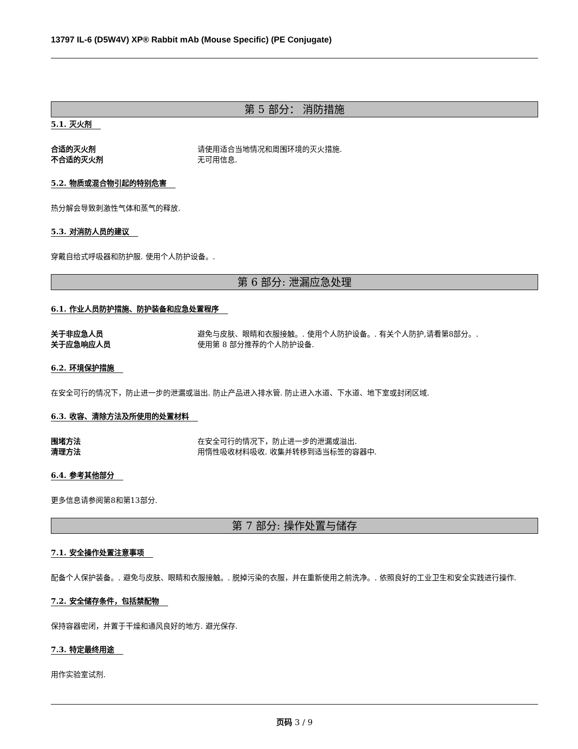13797 IL-6 (D5W4V) XP® Rabbit mAb (Mouse Specific) (PE Conjugate)
第 5 部分： 消防措施
5.1. 灭火剂
合适的灭火剂 请使用适合当地情况和周围环境的灭火措施.
不合适的灭火剂 无可用信息.
5.2. 物质或混合物引起的特别危害
热分解会导致刺激性气体和蒸气的释放.
5.3. 对消防人员的建议
穿戴自给式呼吸器和防护服. 使用个人防护设备。.
第 6 部分: 泄漏应急处理
6.1. 作业人员防护措施、防护装备和应急处置程序
关于非应急人员 避免与皮肤、眼睛和衣服接触。. 使用个人防护设备。. 有关个人防护,请看第8部分。.
关于应急响应人员 使用第 8 部分推荐的个人防护设备.
6.2. 环境保护措施
在安全可行的情况下，防止进一步的泄漏或溢出. 防止产品进入排水管. 防止进入水道、下水道、地下室或封闭区域.
6.3. 收容、清除方法及所使用的处置材料
围堵方法 在安全可行的情况下，防止进一步的泄漏或溢出.
清理方法 用惰性吸收材料吸收. 收集并转移到适当标签的容器中.
6.4. 参考其他部分
更多信息请参阅第8和第13部分.
第 7 部分: 操作处置与储存
7.1. 安全操作处置注意事项
配备个人保护装备。. 避免与皮肤、眼睛和衣服接触。. 脱掉污染的衣服，并在重新使用之前洗净。. 依照良好的工业卫生和安全实践进行操作.
7.2. 安全储存条件，包括禁配物
保持容器密闭，并置于干燥和通风良好的地方. 避光保存.
7.3. 特定最终用途
用作实验室试剂.
页码 3 / 9